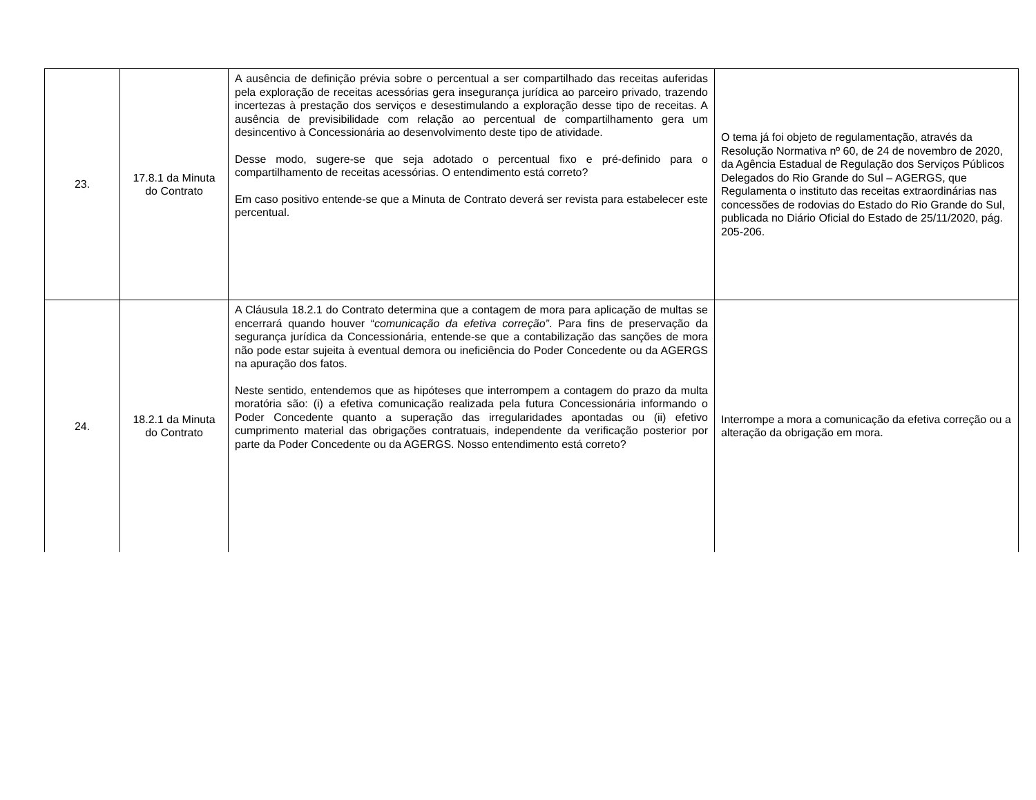| 23. | 17.8.1 da Minuta do Contrato | A ausência de definição prévia sobre o percentual a ser compartilhado das receitas auferidas pela exploração de receitas acessórias gera insegurança jurídica ao parceiro privado, trazendo incertezas à prestação dos serviços e desestimulando a exploração desse tipo de receitas. A ausência de previsibilidade com relação ao percentual de compartilhamento gera um desincentivo à Concessionária ao desenvolvimento deste tipo de atividade. Desse modo, sugere-se que seja adotado o percentual fixo e pré-definido para o compartilhamento de receitas acessórias. O entendimento está correto? Em caso positivo entende-se que a Minuta de Contrato deverá ser revista para estabelecer este percentual. | O tema já foi objeto de regulamentação, através da Resolução Normativa nº 60, de 24 de novembro de 2020, da Agência Estadual de Regulação dos Serviços Públicos Delegados do Rio Grande do Sul – AGERGS, que Regulamenta o instituto das receitas extraordinárias nas concessões de rodovias do Estado do Rio Grande do Sul, publicada no Diário Oficial do Estado de 25/11/2020, pág. 205-206. |
| 24. | 18.2.1 da Minuta do Contrato | A Cláusula 18.2.1 do Contrato determina que a contagem de mora para aplicação de multas se encerrará quando houver “ comunicação da efetiva correção” . Para fins de preservação da segurança jurídica da Concessionária, entende-se que a contabilização das sanções de mora não pode estar sujeita à eventual demora ou ineficiência do Poder Concedente ou da AGERGS na apuração dos fatos. Neste sentido, entendemos que as hipóteses que interrompem a contagem do prazo da multa moratória são: (i) a efetiva comunicação realizada pela futura Concessionária informando o Poder Concedente quanto a superação das irregularidades apontadas ou (ii) efetivo cumprimento material das obrigações contratuais, independente da verificação posterior por parte da Poder Concedente ou da AGERGS. Nosso entendimento está correto? | Interrompe a mora a comunicação da efetiva correção ou a alteração da obrigação em mora. |